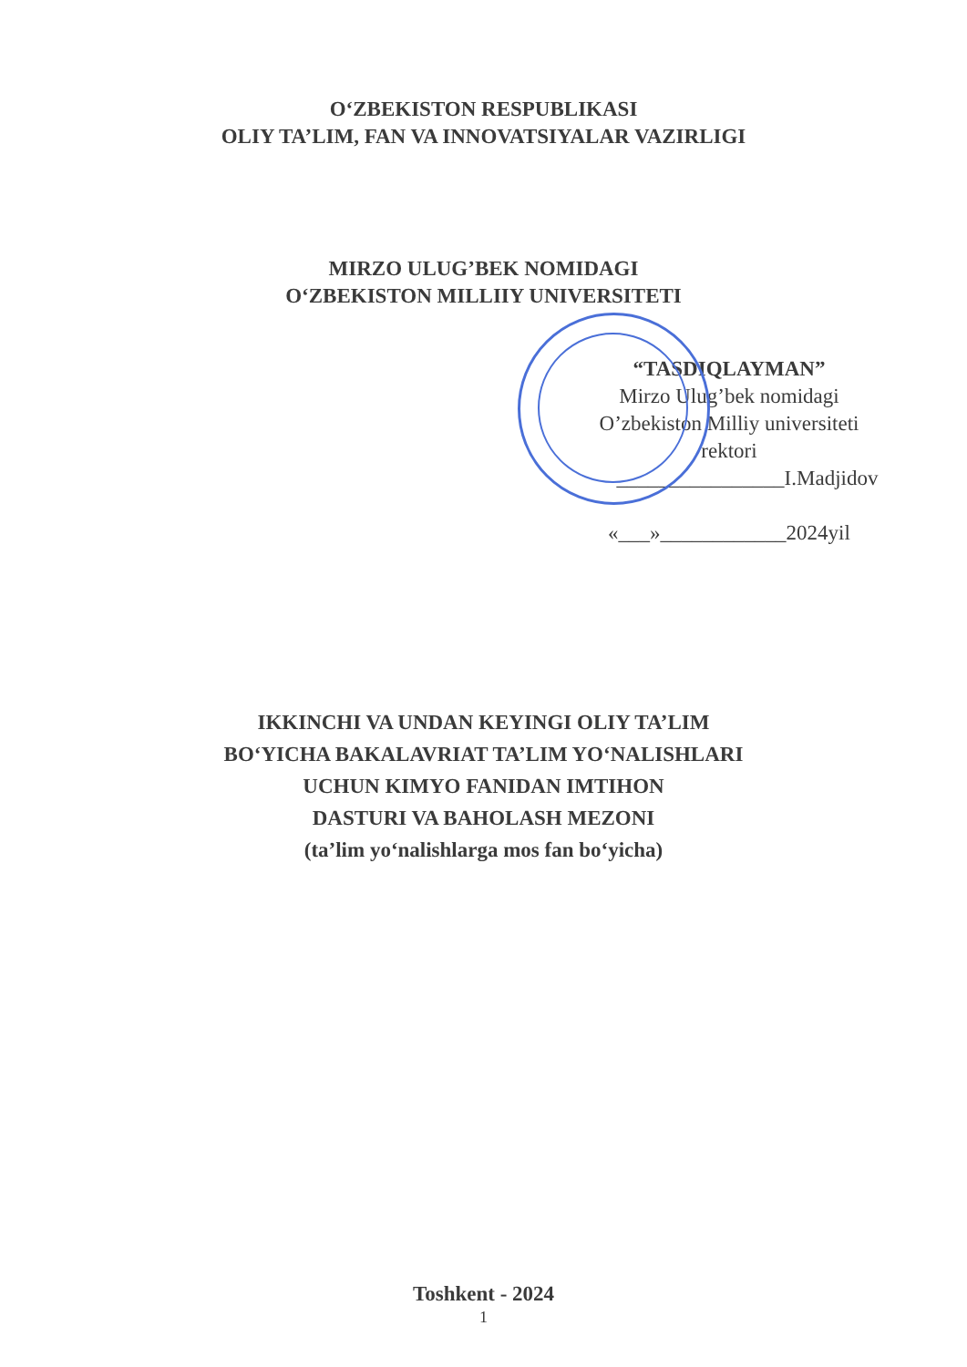O‘ZBEKISTON RESPUBLIKASI
OLIY TA’LIM, FAN VA INNOVATSIYALAR VAZIRLIGI
MIRZO ULUG’BEK NOMIDAGI
O‘ZBEKISTON MILLIIY UNIVERSITETI
“TASDIQLAYMAN”
Mirzo Ulug’bek nomidagi
O’zbekiston Milliy universiteti
rektori
________________I.Madjidov
«___»____________2024yil
IKKINCHI VA UNDAN KEYINGI OLIY TA’LIM
BO‘YICHA BAKALAVRIAT TA’LIM YO‘NALISHLARI
UCHUN KIMYO FANIDAN IMTIHON
DASTURI VA BAHOLASH MEZONI
(ta’lim yo‘nalishlarga mos fan bo‘yicha)
Toshkent - 2024
1